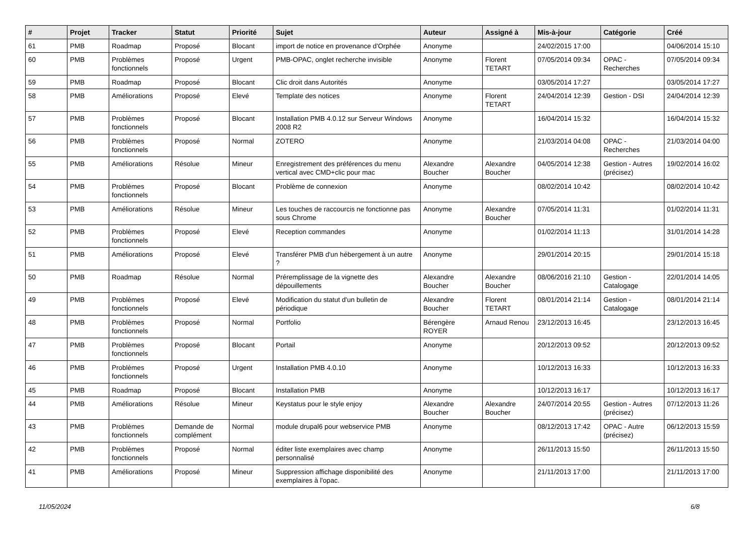| # | Projet | Tracker | Statut | Priorité | Sujet | Auteur | Assigné à | Mis-à-jour | Catégorie | Créé |
| --- | --- | --- | --- | --- | --- | --- | --- | --- | --- | --- |
| 61 | PMB | Roadmap | Proposé | Blocant | import de notice en provenance d'Orphée | Anonyme | | 24/02/2015 17:00 | | 04/06/2014 15:10 |
| 60 | PMB | Problèmes fonctionnels | Proposé | Urgent | PMB-OPAC, onglet recherche invisible | Anonyme | Florent TETART | 07/05/2014 09:34 | OPAC - Recherches | 07/05/2014 09:34 |
| 59 | PMB | Roadmap | Proposé | Blocant | Clic droit dans Autorités | Anonyme | | 03/05/2014 17:27 | | 03/05/2014 17:27 |
| 58 | PMB | Améliorations | Proposé | Elevé | Template des notices | Anonyme | Florent TETART | 24/04/2014 12:39 | Gestion - DSI | 24/04/2014 12:39 |
| 57 | PMB | Problèmes fonctionnels | Proposé | Blocant | Installation PMB 4.0.12 sur Serveur Windows 2008 R2 | Anonyme | | 16/04/2014 15:32 | | 16/04/2014 15:32 |
| 56 | PMB | Problèmes fonctionnels | Proposé | Normal | ZOTERO | Anonyme | | 21/03/2014 04:08 | OPAC - Recherches | 21/03/2014 04:00 |
| 55 | PMB | Améliorations | Résolue | Mineur | Enregistrement des préférences du menu vertical avec CMD+clic pour mac | Alexandre Boucher | Alexandre Boucher | 04/05/2014 12:38 | Gestion - Autres (précisez) | 19/02/2014 16:02 |
| 54 | PMB | Problèmes fonctionnels | Proposé | Blocant | Problème de connexion | Anonyme | | 08/02/2014 10:42 | | 08/02/2014 10:42 |
| 53 | PMB | Améliorations | Résolue | Mineur | Les touches de raccourcis ne fonctionne pas sous Chrome | Anonyme | Alexandre Boucher | 07/05/2014 11:31 | | 01/02/2014 11:31 |
| 52 | PMB | Problèmes fonctionnels | Proposé | Elevé | Reception commandes | Anonyme | | 01/02/2014 11:13 | | 31/01/2014 14:28 |
| 51 | PMB | Améliorations | Proposé | Elevé | Transférer PMB d'un hébergement à un autre ? | Anonyme | | 29/01/2014 20:15 | | 29/01/2014 15:18 |
| 50 | PMB | Roadmap | Résolue | Normal | Préremplissage de la vignette des dépouillements | Alexandre Boucher | Alexandre Boucher | 08/06/2016 21:10 | Gestion - Catalogage | 22/01/2014 14:05 |
| 49 | PMB | Problèmes fonctionnels | Proposé | Elevé | Modification du statut d'un bulletin de périodique | Alexandre Boucher | Florent TETART | 08/01/2014 21:14 | Gestion - Catalogage | 08/01/2014 21:14 |
| 48 | PMB | Problèmes fonctionnels | Proposé | Normal | Portfolio | Bérengère ROYER | Arnaud Renou | 23/12/2013 16:45 | | 23/12/2013 16:45 |
| 47 | PMB | Problèmes fonctionnels | Proposé | Blocant | Portail | Anonyme | | 20/12/2013 09:52 | | 20/12/2013 09:52 |
| 46 | PMB | Problèmes fonctionnels | Proposé | Urgent | Installation PMB 4.0.10 | Anonyme | | 10/12/2013 16:33 | | 10/12/2013 16:33 |
| 45 | PMB | Roadmap | Proposé | Blocant | Installation PMB | Anonyme | | 10/12/2013 16:17 | | 10/12/2013 16:17 |
| 44 | PMB | Améliorations | Résolue | Mineur | Keystatus pour le style enjoy | Alexandre Boucher | Alexandre Boucher | 24/07/2014 20:55 | Gestion - Autres (précisez) | 07/12/2013 11:26 |
| 43 | PMB | Problèmes fonctionnels | Demande de complément | Normal | module drupal6 pour webservice PMB | Anonyme | | 08/12/2013 17:42 | OPAC - Autre (précisez) | 06/12/2013 15:59 |
| 42 | PMB | Problèmes fonctionnels | Proposé | Normal | éditer liste exemplaires avec champ personnalisé | Anonyme | | 26/11/2013 15:50 | | 26/11/2013 15:50 |
| 41 | PMB | Améliorations | Proposé | Mineur | Suppression affichage disponibilité des exemplaires à l'opac. | Anonyme | | 21/11/2013 17:00 | | 21/11/2013 17:00 |
11/05/2024 6/8